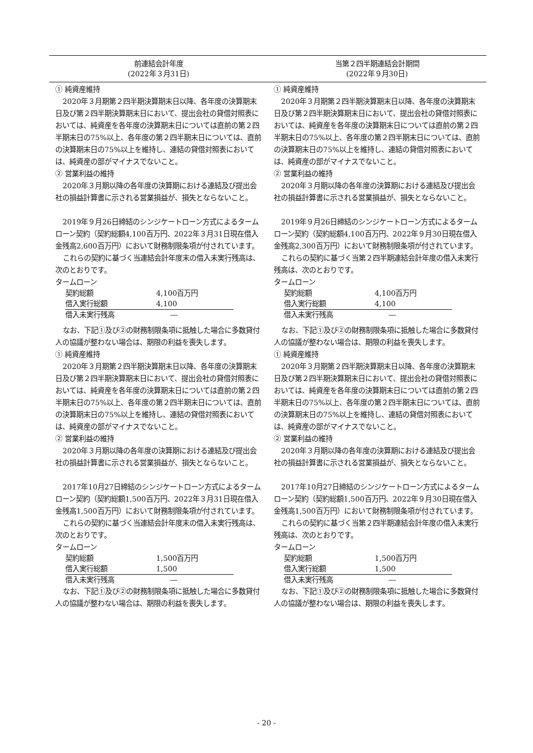| 前連結会計年度 (2022年３月31日) | 当第２四半期連結会計期間 (2022年９月30日) |
| --- | --- |
| ① 純資産維持 2020年３月期第２四半期決算期末日以降、各年度の決算期末日及び第２四半期決算期末日において、提出会社の貸借対照表においては、純資産を各年度の決算期末日については直前の第２四半期末日の75%以上、各年度の第２四半期末日については、直前の決算期末日の75%以上を維持し、連結の貸借対照表においては、純資産の部がマイナスでないこと。 ② 営業利益の維持 2020年３月期以降の各年度の決算期における連結及び提出会社の損益計算書に示される営業損益が、損失とならないこと。 2019年９月26日締結のシンジケートローン方式によるタームローン契約（契約総額4,100百万円、2022年３月31日現在借入金残高2,600百万円）において財務制限条項が付されています。 これらの契約に基づく当連結会計年度末の借入未実行残高は、次のとおりです。 タームローン / 契約総額 / 4,100百万円 / / 借入実行総額 / 4,100 / / 借入未実行残高 / ― / なお、下記①及び②の財務制限条項に抵触した場合に多数貸付人の協議が整わない場合は、期限の利益を喪失します。 ① 純資産維持 2020年３月期第２四半期決算期末日以降、各年度の決算期末日及び第２四半期決算期末日において、提出会社の貸借対照表においては、純資産を各年度の決算期末日については直前の第２四半期末日の75%以上、各年度の第２四半期末日については、直前の決算期末日の75%以上を維持し、連結の貸借対照表においては、純資産の部がマイナスでないこと。 ② 営業利益の維持 2020年３月期以降の各年度の決算期における連結及び提出会社の損益計算書に示される営業損益が、損失とならないこと。 2017年10月27日締結のシンジケートローン方式によるタームローン契約（契約総額1,500百万円、2022年３月31日現在借入金残高1,500百万円）において財務制限条項が付されています。 これらの契約に基づく当連結会計年度末の借入未実行残高は、次のとおりです。 タームローン / 契約総額 / 1,500百万円 / / 借入実行総額 / 1,500 / / 借入未実行残高 / ― / なお、下記①及び②の財務制限条項に抵触した場合に多数貸付人の協議が整わない場合は、期限の利益を喪失します。 | ① 純資産維持 2020年３月期第２四半期決算期末日以降、各年度の決算期末日及び第２四半期決算期末日において、提出会社の貸借対照表においては、純資産を各年度の決算期末日については直前の第２四半期末日の75%以上、各年度の第２四半期末日については、直前の決算期末日の75%以上を維持し、連結の貸借対照表においては、純資産の部がマイナスでないこと。 ② 営業利益の維持 2020年３月期以降の各年度の決算期における連結及び提出会社の損益計算書に示される営業損益が、損失とならないこと。 2019年９月26日締結のシンジケートローン方式によるタームローン契約（契約総額4,100百万円、2022年９月30日現在借入金残高2,300百万円）において財務制限条項が付されています。 これらの契約に基づく当第２四半期連結会計年度の借入未実行残高は、次のとおりです。 タームローン / 契約総額 / 4,100百万円 / / 借入実行総額 / 4,100 / / 借入未実行残高 / ― / なお、下記①及び②の財務制限条項に抵触した場合に多数貸付人の協議が整わない場合は、期限の利益を喪失します。 ① 純資産維持 2020年３月期第２四半期決算期末日以降、各年度の決算期末日及び第２四半期決算期末日において、提出会社の貸借対照表においては、純資産を各年度の決算期末日については直前の第２四半期末日の75%以上、各年度の第２四半期末日については、直前の決算期末日の75%以上を維持し、連結の貸借対照表においては、純資産の部がマイナスでないこと。 ② 営業利益の維持 2020年３月期以降の各年度の決算期における連結及び提出会社の損益計算書に示される営業損益が、損失とならないこと。 2017年10月27日締結のシンジケートローン方式によるタームローン契約（契約総額1,500百万円、2022年９月30日現在借入金残高1,500百万円）において財務制限条項が付されています。 これらの契約に基づく当第２四半期連結会計年度の借入未実行残高は、次のとおりです。 タームローン / 契約総額 / 1,500百万円 / / 借入実行総額 / 1,500 / / 借入未実行残高 / ― / なお、下記①及び②の財務制限条項に抵触した場合に多数貸付人の協議が整わない場合は、期限の利益を喪失します。 |
- 20 -